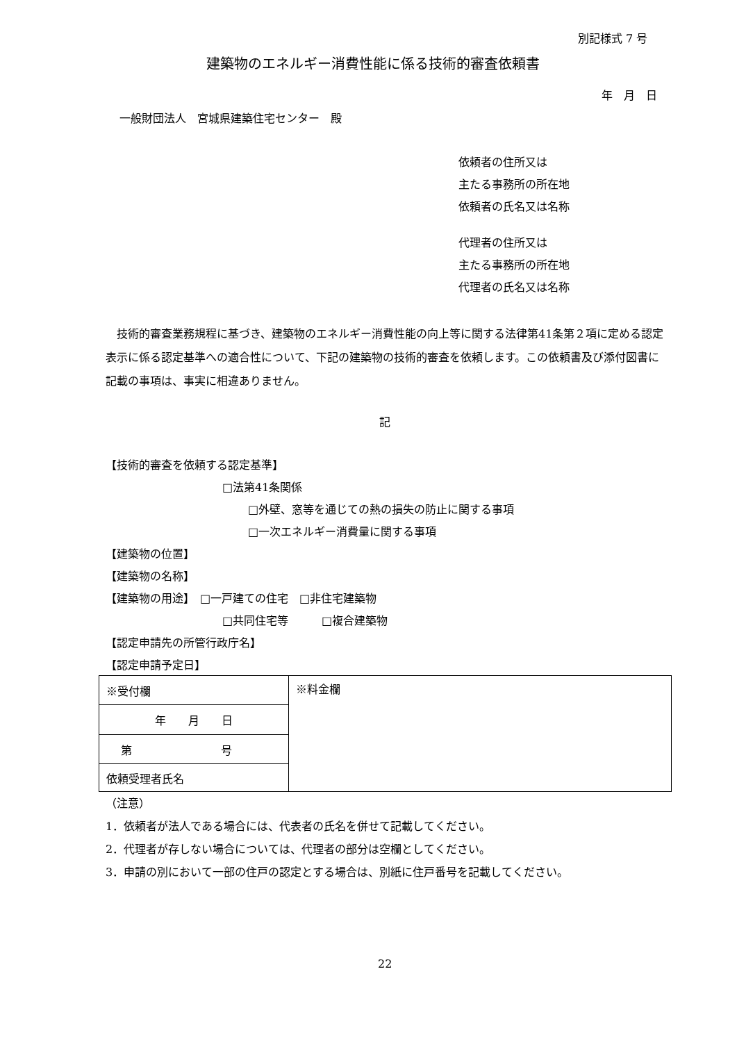別記様式 7 号
建築物のエネルギー消費性能に係る技術的審査依頼書
年　月　日
一般財団法人　宮城県建築住宅センター　殿
依頼者の住所又は
主たる事務所の所在地
依頼者の氏名又は名称
代理者の住所又は
主たる事務所の所在地
代理者の氏名又は名称
　技術的審査業務規程に基づき、建築物のエネルギー消費性能の向上等に関する法律第41条第２項に定める認定表示に係る認定基準への適合性について、下記の建築物の技術的審査を依頼します。この依頼書及び添付図書に記載の事項は、事実に相違ありません。
記
【技術的審査を依頼する認定基準】
□法第41条関係
□外壁、窓等を通じての熱の損失の防止に関する事項
□一次エネルギー消費量に関する事項
【建築物の位置】
【建築物の名称】
【建築物の用途】　□一戸建ての住宅　□非住宅建築物
□共同住宅等　　　□複合建築物
【認定申請先の所管行政庁名】
【認定申請予定日】
| ※受付欄 | ※料金欄 |
| 年 月 日 | |
| 第 号 | |
| 依頼受理者氏名 | |
（注意）
1．依頼者が法人である場合には、代表者の氏名を併せて記載してください。
2．代理者が存しない場合については、代理者の部分は空欄としてください。
3．申請の別において一部の住戸の認定とする場合は、別紙に住戸番号を記載してください。
22